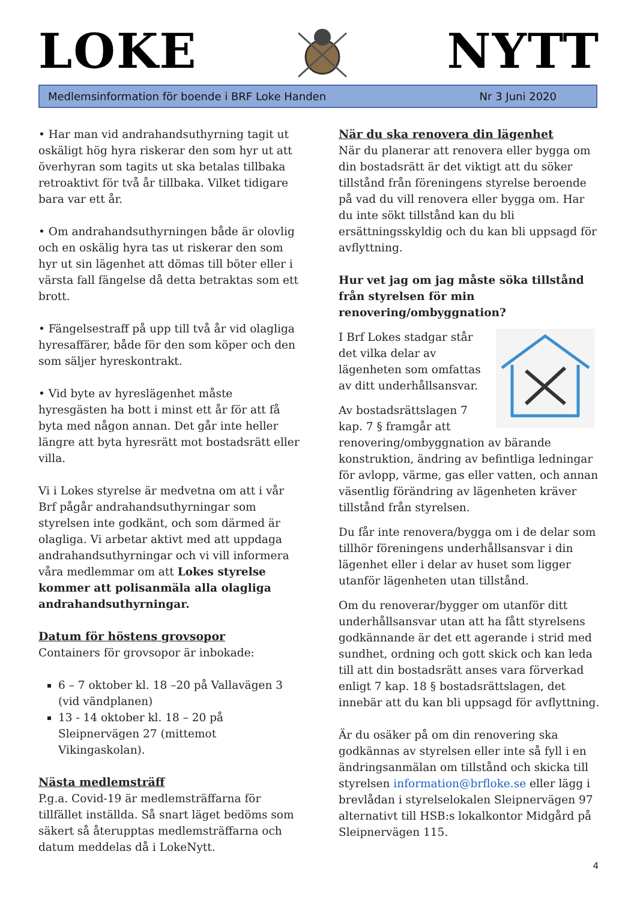LOKE
NYTT
Medlemsinformation för boende i BRF Loke Handen Nr 3 Juni 2020
• Har man vid andrahandsuthyrning tagit ut oskäligt hög hyra riskerar den som hyr ut att överhyran som tagits ut ska betalas tillbaka retroaktivt för två år tillbaka. Vilket tidigare bara var ett år.
• Om andrahandsuthyrningen både är olovlig och en oskälig hyra tas ut riskerar den som hyr ut sin lägenhet att dömas till böter eller i värsta fall fängelse då detta betraktas som ett brott.
• Fängelsestraff på upp till två år vid olagliga hyresaffärer, både för den som köper och den som säljer hyreskontrakt.
• Vid byte av hyreslägenhet måste hyresgästen ha bott i minst ett år för att få byta med någon annan. Det går inte heller längre att byta hyresrätt mot bostadsrätt eller villa.
Vi i Lokes styrelse är medvetna om att i vår Brf pågår andrahandsuthyrningar som styrelsen inte godkänt, och som därmed är olagliga. Vi arbetar aktivt med att uppdaga andrahandsuthyrningar och vi vill informera våra medlemmar om att Lokes styrelse kommer att polisanmäla alla olagliga andrahandsuthyrningar.
Datum för höstens grovsopor
Containers för grovsopor är inbokade:
6 – 7 oktober kl. 18 –20 på Vallavägen 3 (vid vändplanen)
13 - 14 oktober kl. 18 – 20 på Sleipnervägen 27 (mittemot Vikingaskolan).
Nästa medlemsträff
P.g.a. Covid-19 är medlemsträffarna för tillfället inställda. Så snart läget bedöms som säkert så återupptas medlemsträffarna och datum meddelas då i LokeNytt.
När du ska renovera din lägenhet
När du planerar att renovera eller bygga om din bostadsrätt är det viktigt att du söker tillstånd från föreningens styrelse beroende på vad du vill renovera eller bygga om. Har du inte sökt tillstånd kan du bli ersättningsskyldig och du kan bli uppsagd för avflyttning.
Hur vet jag om jag måste söka tillstånd från styrelsen för min renovering/ombyggnation?
I Brf Lokes stadgar står det vilka delar av lägenheten som omfattas av ditt underhållsansvar.
Av bostadsrättslagen 7 kap. 7 § framgår att renovering/ombyggnation av bärande konstruktion, ändring av befintliga ledningar för avlopp, värme, gas eller vatten, och annan väsentlig förändring av lägenheten kräver tillstånd från styrelsen.
Du får inte renovera/bygga om i de delar som tillhör föreningens underhållsansvar i din lägenhet eller i delar av huset som ligger utanför lägenheten utan tillstånd.
Om du renoverar/bygger om utanför ditt underhållsansvar utan att ha fått styrelsens godkännande är det ett agerande i strid med sundhet, ordning och gott skick och kan leda till att din bostadsrätt anses vara förverkad enligt 7 kap. 18 § bostadsrättslagen, det innebär att du kan bli uppsagd för avflyttning.
Är du osäker på om din renovering ska godkännas av styrelsen eller inte så fyll i en ändringsanmälan om tillstånd och skicka till styrelsen information@brfloke.se eller lägg i brevlådan i styrelselokalen Sleipnervägen 97 alternativt till HSB:s lokalkontor Midgård på Sleipnervägen 115.
4